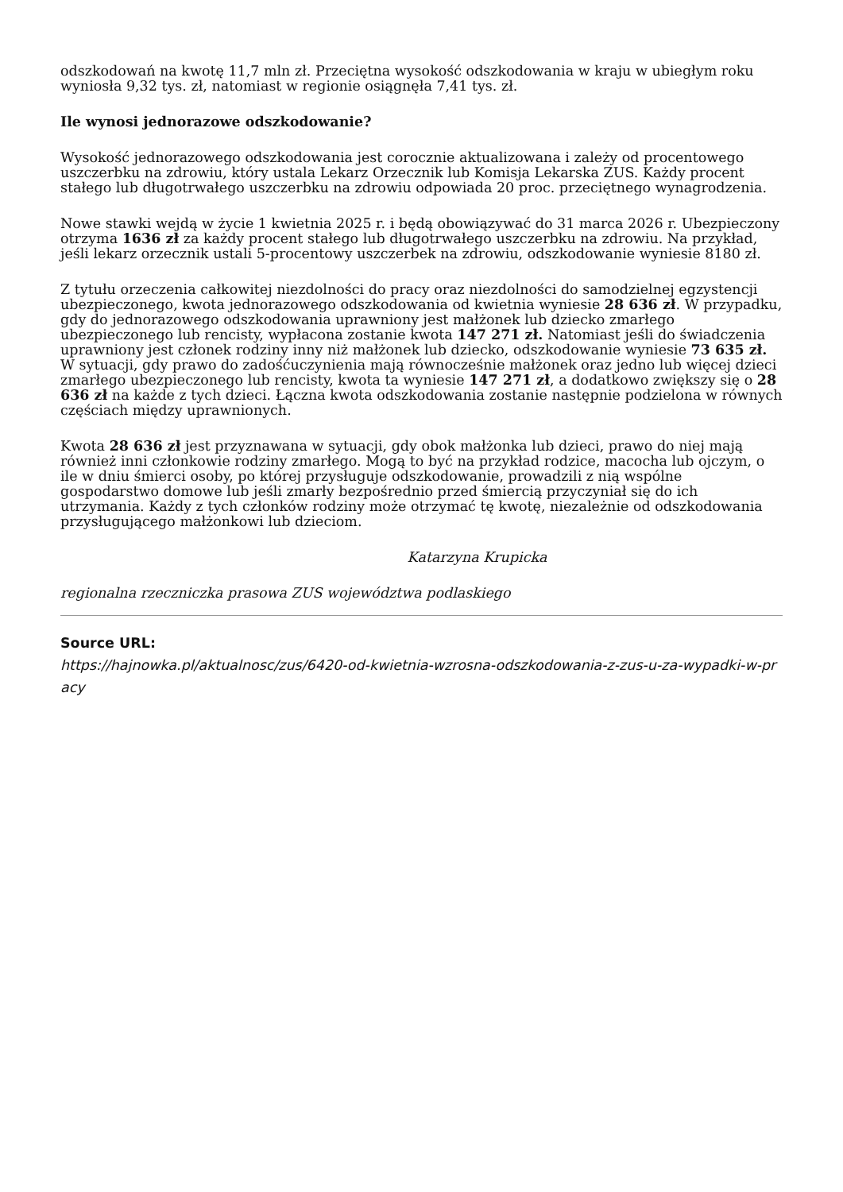odszkodowań na kwotę 11,7 mln zł. Przeciętna wysokość odszkodowania w kraju w ubiegłym roku wyniosła 9,32 tys. zł, natomiast w regionie osiągnęła 7,41 tys. zł.
Ile wynosi jednorazowe odszkodowanie?
Wysokość jednorazowego odszkodowania jest corocznie aktualizowana i zależy od procentowego uszczerbku na zdrowiu, który ustala Lekarz Orzecznik lub Komisja Lekarska ZUS. Każdy procent stałego lub długotrwałego uszczerbku na zdrowiu odpowiada 20 proc. przeciętnego wynagrodzenia.
Nowe stawki wejdą w życie 1 kwietnia 2025 r. i będą obowiązywać do 31 marca 2026 r. Ubezpieczony otrzyma 1636 zł za każdy procent stałego lub długotrwałego uszczerbku na zdrowiu. Na przykład, jeśli lekarz orzecznik ustali 5-procentowy uszczerbek na zdrowiu, odszkodowanie wyniesie 8180 zł.
Z tytułu orzeczenia całkowitej niezdolności do pracy oraz niezdolności do samodzielnej egzystencji ubezpieczonego, kwota jednorazowego odszkodowania od kwietnia wyniesie 28 636 zł. W przypadku, gdy do jednorazowego odszkodowania uprawniony jest małżonek lub dziecko zmarłego ubezpieczonego lub rencisty, wypłacona zostanie kwota 147 271 zł. Natomiast jeśli do świadczenia uprawniony jest członek rodziny inny niż małżonek lub dziecko, odszkodowanie wyniesie 73 635 zł. W sytuacji, gdy prawo do zadośćuczynienia mają równocześnie małżonek oraz jedno lub więcej dzieci zmarłego ubezpieczonego lub rencisty, kwota ta wyniesie 147 271 zł, a dodatkowo zwiększy się o 28 636 zł na każde z tych dzieci. Łączna kwota odszkodowania zostanie następnie podzielona w równych częściach między uprawnionych.
Kwota 28 636 zł jest przyznawana w sytuacji, gdy obok małżonka lub dzieci, prawo do niej mają również inni członkowie rodziny zmarłego. Mogą to być na przykład rodzice, macocha lub ojczym, o ile w dniu śmierci osoby, po której przysługuje odszkodowanie, prowadzili z nią wspólne gospodarstwo domowe lub jeśli zmarły bezpośrednio przed śmiercią przyczyniał się do ich utrzymania. Każdy z tych członków rodziny może otrzymać tę kwotę, niezależnie od odszkodowania przysługującego małżonkowi lub dzieciom.
Katarzyna Krupicka
regionalna rzeczniczka prasowa ZUS województwa podlaskiego
Source URL:
https://hajnowka.pl/aktualnosc/zus/6420-od-kwietnia-wzrosna-odszkodowania-z-zus-u-za-wypadki-w-pracy